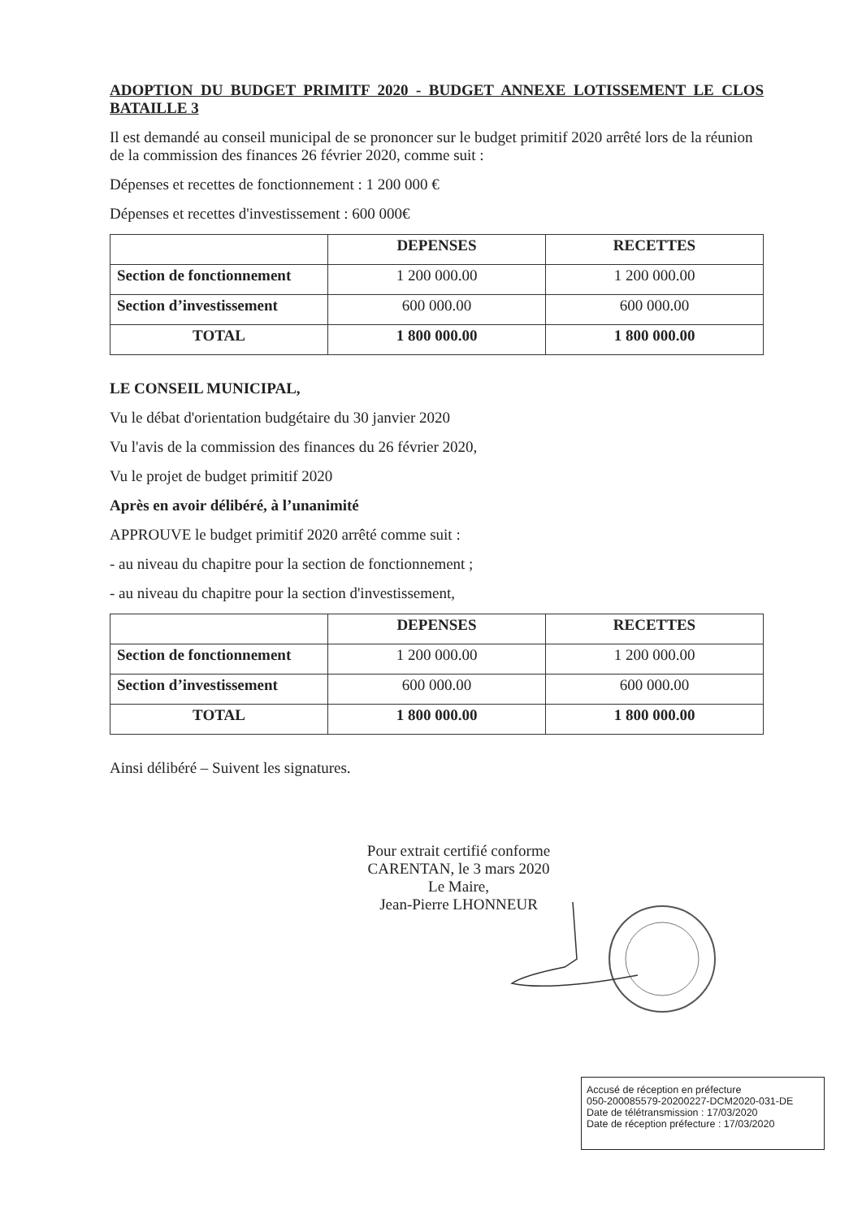ADOPTION DU BUDGET PRIMITF 2020 - BUDGET ANNEXE LOTISSEMENT LE CLOS BATAILLE 3
Il est demandé au conseil municipal de se prononcer sur le budget primitif 2020 arrêté lors de la réunion de la commission des finances 26 février 2020, comme suit :
Dépenses et recettes de fonctionnement : 1 200 000 €
Dépenses et recettes d'investissement : 600 000€
| | DEPENSES | RECETTES |
| --- | --- | --- |
| Section de fonctionnement | 1 200 000.00 | 1 200 000.00 |
| Section d’investissement | 600 000.00 | 600 000.00 |
| TOTAL | 1 800 000.00 | 1 800 000.00 |
LE CONSEIL MUNICIPAL,
Vu le débat d'orientation budgétaire du 30 janvier 2020
Vu l'avis de la commission des finances du 26 février 2020,
Vu le projet de budget primitif 2020
Après en avoir délibéré, à l’unanimité
APPROUVE le budget primitif 2020 arrêté comme suit :
- au niveau du chapitre pour la section de fonctionnement ;
- au niveau du chapitre pour la section d'investissement,
| | DEPENSES | RECETTES |
| --- | --- | --- |
| Section de fonctionnement | 1 200 000.00 | 1 200 000.00 |
| Section d’investissement | 600 000.00 | 600 000.00 |
| TOTAL | 1 800 000.00 | 1 800 000.00 |
Ainsi délibéré – Suivent les signatures.
Pour extrait certifié conforme
CARENTAN, le 3 mars 2020
Le Maire,
Jean-Pierre LHONNEUR
Accusé de réception en préfecture
050-200085579-20200227-DCM2020-031-DE
Date de télétransmission : 17/03/2020
Date de réception préfecture : 17/03/2020